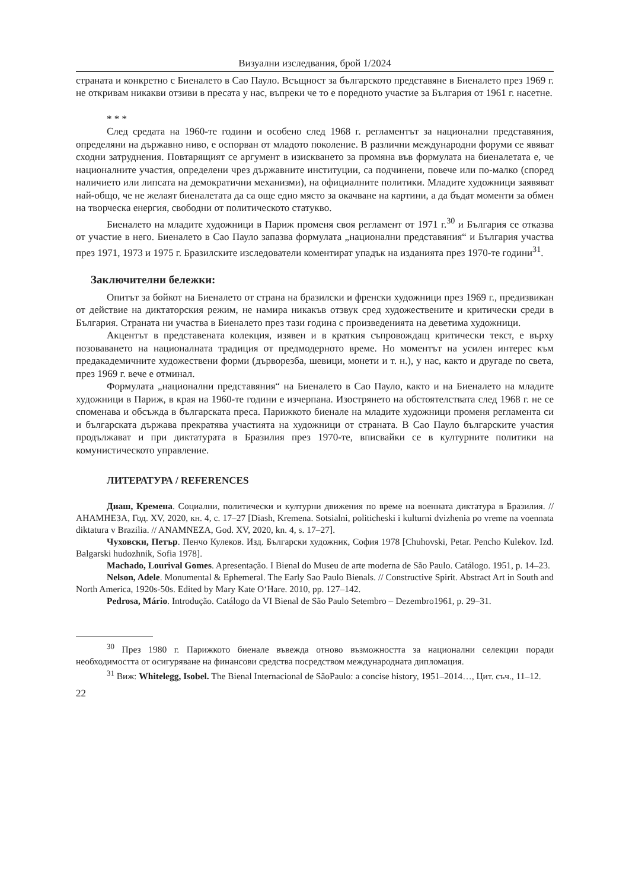Визуални изследвания, брой 1/2024
страната и конкретно с Биеналето в Сао Пауло. Всъщност за българското представяне в Биеналето през 1969 г. не откривам никакви отзиви в пресата у нас, въпреки че то е поредното участие за България от 1961 г. насетне.
* * *
След средата на 1960-те години и особено след 1968 г. регламентът за национални представяния, определяни на държавно ниво, е оспорван от младото поколение. В различни международни форуми се явяват сходни затруднения. Повтарящият се аргумент в изискването за промяна във формулата на биеналетата е, че националните участия, определени чрез държавните институции, са подчинени, повече или по-малко (според наличието или липсата на демократични механизми), на официалните политики. Младите художници заявяват най-общо, че не желаят биеналетата да са още едно място за окачване на картини, а да бъдат моменти за обмен на творческа енергия, свободни от политическото статукво.
Биеналето на младите художници в Париж променя своя регламент от 1971 г.<sup>30</sup> и България се отказва от участие в него. Биеналето в Сао Пауло запазва формулата „национални представяния“ и България участва през 1971, 1973 и 1975 г. Бразилските изследователи коментират упадък на изданията през 1970-те години<sup>31</sup>.
Заключителни бележки:
Опитът за бойкот на Биеналето от страна на бразилски и френски художници през 1969 г., предизвикан от действие на диктаторския режим, не намира никакъв отзвук сред художествените и критически среди в България. Страната ни участва в Биеналето през тази година с произведенията на деветима художници.
Акцентът в представената колекция, изявен и в краткия съпровождащ критически текст, е върху позоваването на националната традиция от предмодерното време. Но моментът на усилен интерес към предакадемичните художествени форми (дърворезба, шевици, монети и т. н.), у нас, както и другаде по света, през 1969 г. вече е отминал.
Формулата „национални представяния“ на Биеналето в Сао Пауло, както и на Биеналето на младите художници в Париж, в края на 1960-те години е изчерпана. Изострянето на обстоятелствата след 1968 г. не се споменава и обсъжда в българската преса. Парижкото биенале на младите художници променя регламента си и българската държава прекратява участията на художници от страната. В Сао Пауло българските участия продължават и при диктатурата в Бразилия през 1970-те, вписвайки се в културните политики на комунистическото управление.
ЛИТЕРАТУРА / REFERENCES
Диаш, Кремена. Социални, политически и културни движения по време на военната диктатура в Бразилия. // АНАМНЕЗА, Год. XV, 2020, кн. 4, с. 17–27 [Diash, Kremena. Sotsialni, politicheski i kulturni dvizhenia po vreme na voennata diktatura v Brazilia. // ANAMNEZA, God. XV, 2020, kn. 4, s. 17–27].
Чуховски, Петър. Пенчо Кулеков. Изд. Български художник, София 1978 [Chuhovski, Petar. Pencho Kulekov. Izd. Balgarski hudozhnik, Sofia 1978].
Machado, Lourival Gomes. Apresentação. I Bienal do Museu de arte moderna de São Paulo. Catálogo. 1951, p. 14–23.
Nelson, Adele. Monumental & Ephemeral. The Early Sao Paulo Bienals. // Constructive Spirit. Abstract Art in South and North America, 1920s-50s. Edited by Mary Kate O‘Hare. 2010, pp. 127–142.
Pedrosa, Mário. Introdução. Catálogo da VI Bienal de São Paulo Setembro – Dezembro1961, p. 29–31.
<sup>30</sup> През 1980 г. Парижкото биенале въвежда отново възможността за национални селекции поради необходимостта от осигуряване на финансови средства посредством международната дипломация.
<sup>31</sup> Виж: Whitelegg, Isobel. The Bienal Internacional de SãoPaulo: a concise history, 1951–2014…, Цит. съч., 11–12.
22